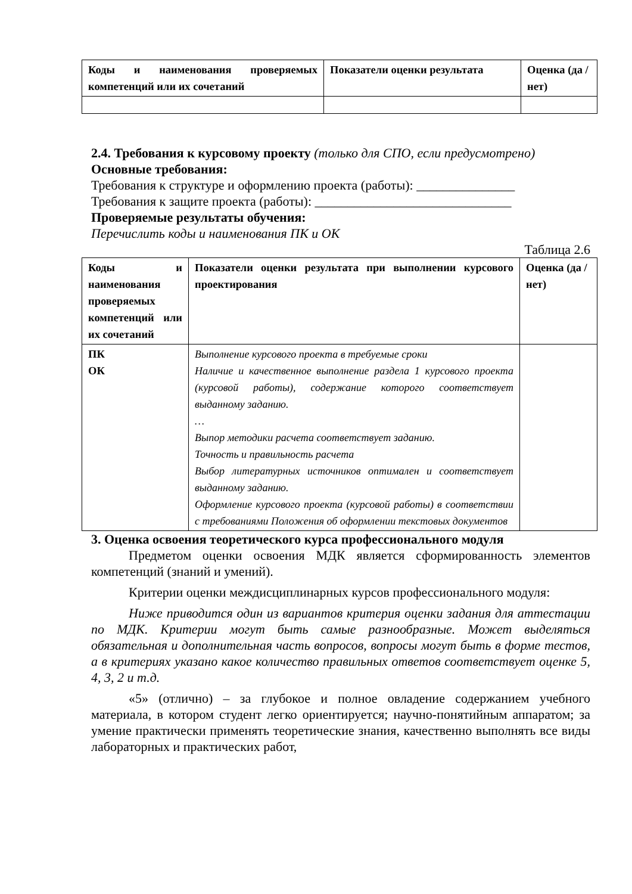| Коды и наименования проверяемых компетенций или их сочетаний | Показатели оценки результата | Оценка (да / нет) |
| --- | --- | --- |
2.4. Требования к курсовому проекту (только для СПО, если предусмотрено)
Основные требования:
Требования к структуре и оформлению проекта (работы): _______________
Требования к защите проекта (работы): ______________________________
Проверяемые результаты обучения:
Перечислить коды и наименования ПК и ОК
Таблица 2.6
| Коды и наименования проверяемых компетенций или их сочетаний | Показатели оценки результата при выполнении курсового проектирования | Оценка (да / нет) |
| --- | --- | --- |
| ПК ОК | Выполнение курсового проекта в требуемые сроки Наличие и качественное выполнение раздела 1 курсового проекта (курсовой работы), содержание которого соответствует выданному заданию. … Выпор методики расчета соответствует заданию. Точность и правильность расчета Выбор литературных источников оптимален и соответствует выданному заданию. Оформление курсового проекта (курсовой работы) в соответствии с требованиями Положения об оформлении текстовых документов | |
3. Оценка освоения теоретического курса профессионального модуля
Предметом оценки освоения МДК является сформированность элементов компетенций (знаний и умений).
Критерии оценки междисциплинарных курсов профессионального модуля:
Ниже приводится один из вариантов критерия оценки задания для аттестации по МДК. Критерии могут быть самые разнообразные. Может выделяться обязательная и дополнительная часть вопросов, вопросы могут быть в форме тестов, а в критериях указано какое количество правильных ответов соответствует оценке 5, 4, 3, 2 и т.д.
«5» (отлично) – за глубокое и полное овладение содержанием учебного материала, в котором студент легко ориентируется; научно-понятийным аппаратом; за умение практически применять теоретические знания, качественно выполнять все виды лабораторных и практических работ,